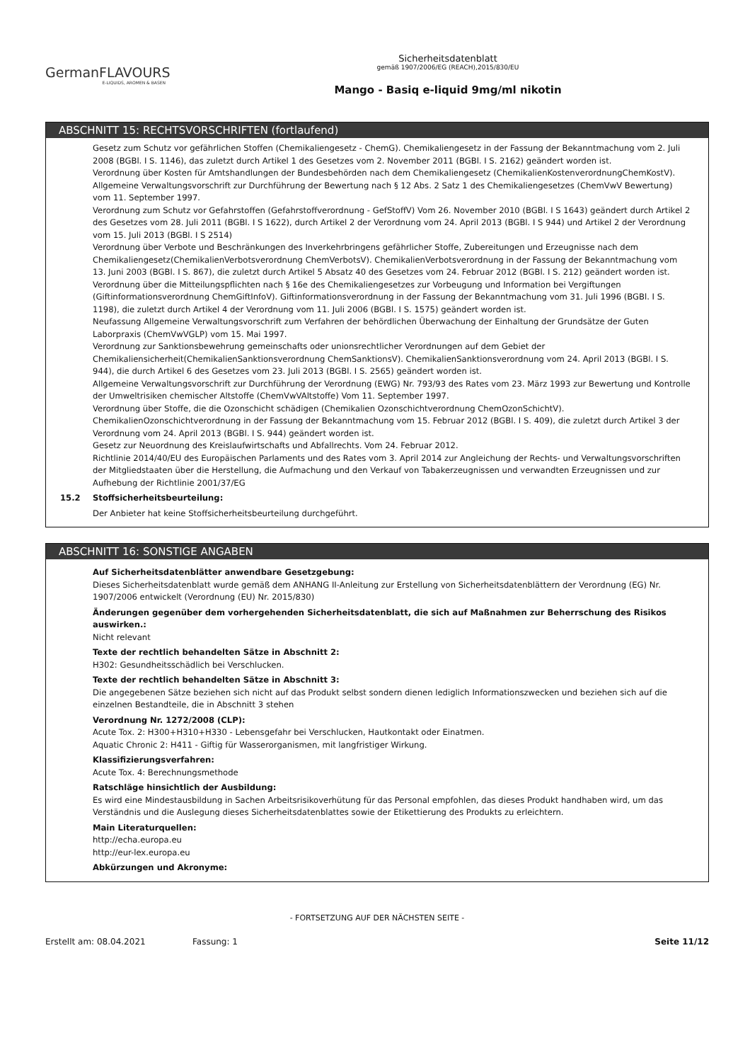GermanFLAVOURS
E-LIQUIDS, AROMEN & BASEN
Sicherheitsdatenblatt
gemäß 1907/2006/EG (REACH),2015/830/EU
Mango - Basiq e-liquid 9mg/ml nikotin
ABSCHNITT 15: RECHTSVORSCHRIFTEN (fortlaufend)
Gesetz zum Schutz vor gefährlichen Stoffen (Chemikaliengesetz - ChemG). Chemikaliengesetz in der Fassung der Bekanntmachung vom 2. Juli 2008 (BGBl. I S. 1146), das zuletzt durch Artikel 1 des Gesetzes vom 2. November 2011 (BGBl. I S. 2162) geändert worden ist.
Verordnung über Kosten für Amtshandlungen der Bundesbehörden nach dem Chemikaliengesetz (ChemikalienKostenverordnungChemKostV).
Allgemeine Verwaltungsvorschrift zur Durchführung der Bewertung nach § 12 Abs. 2 Satz 1 des Chemikaliengesetzes (ChemVwV Bewertung) vom 11. September 1997.
Verordnung zum Schutz vor Gefahrstoffen (Gefahrstoffverordnung - GefStoffV) Vom 26. November 2010 (BGBl. I S 1643) geändert durch Artikel 2 des Gesetzes vom 28. Juli 2011 (BGBl. I S 1622), durch Artikel 2 der Verordnung vom 24. April 2013 (BGBl. I S 944) und Artikel 2 der Verordnung vom 15. Juli 2013 (BGBl. I S 2514)
Verordnung über Verbote und Beschränkungen des Inverkehrbringens gefährlicher Stoffe, Zubereitungen und Erzeugnisse nach dem Chemikaliengesetz(ChemikalienVerbotsverordnung ChemVerbotsV). ChemikalienVerbotsverordnung in der Fassung der Bekanntmachung vom 13. Juni 2003 (BGBl. I S. 867), die zuletzt durch Artikel 5 Absatz 40 des Gesetzes vom 24. Februar 2012 (BGBl. I S. 212) geändert worden ist.
Verordnung über die Mitteilungspflichten nach § 16e des Chemikaliengesetzes zur Vorbeugung und Information bei Vergiftungen (Giftinformationsverordnung ChemGiftInfoV). Giftinformationsverordnung in der Fassung der Bekanntmachung vom 31. Juli 1996 (BGBl. I S. 1198), die zuletzt durch Artikel 4 der Verordnung vom 11. Juli 2006 (BGBl. I S. 1575) geändert worden ist.
Neufassung Allgemeine Verwaltungsvorschrift zum Verfahren der behördlichen Überwachung der Einhaltung der Grundsätze der Guten Laborpraxis (ChemVwVGLP) vom 15. Mai 1997.
Verordnung zur Sanktionsbewehrung gemeinschafts oder unionsrechtlicher Verordnungen auf dem Gebiet der Chemikaliensicherheit(ChemikalienSanktionsverordnung ChemSanktionsV). ChemikalienSanktionsverordnung vom 24. April 2013 (BGBl. I S. 944), die durch Artikel 6 des Gesetzes vom 23. Juli 2013 (BGBl. I S. 2565) geändert worden ist.
Allgemeine Verwaltungsvorschrift zur Durchführung der Verordnung (EWG) Nr. 793/93 des Rates vom 23. März 1993 zur Bewertung und Kontrolle der Umweltrisiken chemischer Altstoffe (ChemVwVAltstoffe) Vom 11. September 1997.
Verordnung über Stoffe, die die Ozonschicht schädigen (Chemikalien Ozonschichtverordnung ChemOzonSchichtV). ChemikalienOzonschichtverordnung in der Fassung der Bekanntmachung vom 15. Februar 2012 (BGBl. I S. 409), die zuletzt durch Artikel 3 der Verordnung vom 24. April 2013 (BGBl. I S. 944) geändert worden ist.
Gesetz zur Neuordnung des Kreislaufwirtschafts und Abfallrechts. Vom 24. Februar 2012.
Richtlinie 2014/40/EU des Europäischen Parlaments und des Rates vom 3. April 2014 zur Angleichung der Rechts- und Verwaltungsvorschriften der Mitgliedstaaten über die Herstellung, die Aufmachung und den Verkauf von Tabakerzeugnissen und verwandten Erzeugnissen und zur Aufhebung der Richtlinie 2001/37/EG
15.2 Stoffsicherheitsbeurteilung:
Der Anbieter hat keine Stoffsicherheitsbeurteilung durchgeführt.
ABSCHNITT 16: SONSTIGE ANGABEN
Auf Sicherheitsdatenblätter anwendbare Gesetzgebung:
Dieses Sicherheitsdatenblatt wurde gemäß dem ANHANG II-Anleitung zur Erstellung von Sicherheitsdatenblättern der Verordnung (EG) Nr. 1907/2006 entwickelt (Verordnung (EU) Nr. 2015/830)
Änderungen gegenüber dem vorhergehenden Sicherheitsdatenblatt, die sich auf Maßnahmen zur Beherrschung des Risikos auswirken.:
Nicht relevant
Texte der rechtlich behandelten Sätze in Abschnitt 2:
H302: Gesundheitsschädlich bei Verschlucken.
Texte der rechtlich behandelten Sätze in Abschnitt 3:
Die angegebenen Sätze beziehen sich nicht auf das Produkt selbst sondern dienen lediglich Informationszwecken und beziehen sich auf die einzelnen Bestandteile, die in Abschnitt 3 stehen
Verordnung Nr. 1272/2008 (CLP):
Acute Tox. 2: H300+H310+H330 - Lebensgefahr bei Verschlucken, Hautkontakt oder Einatmen.
Aquatic Chronic 2: H411 - Giftig für Wasserorganismen, mit langfristiger Wirkung.
Klassifizierungsverfahren:
Acute Tox. 4: Berechnungsmethode
Ratschläge hinsichtlich der Ausbildung:
Es wird eine Mindestausbildung in Sachen Arbeitsrisikoverhütung für das Personal empfohlen, das dieses Produkt handhaben wird, um das Verständnis und die Auslegung dieses Sicherheitsdatenblattes sowie der Etikettierung des Produkts zu erleichtern.
Main Literaturquellen:
http://echa.europa.eu
http://eur-lex.europa.eu
Abkürzungen und Akronyme:
- FORTSETZUNG AUF DER NÄCHSTEN SEITE -
Erstellt am: 08.04.2021 Fassung: 1 Seite 11/12